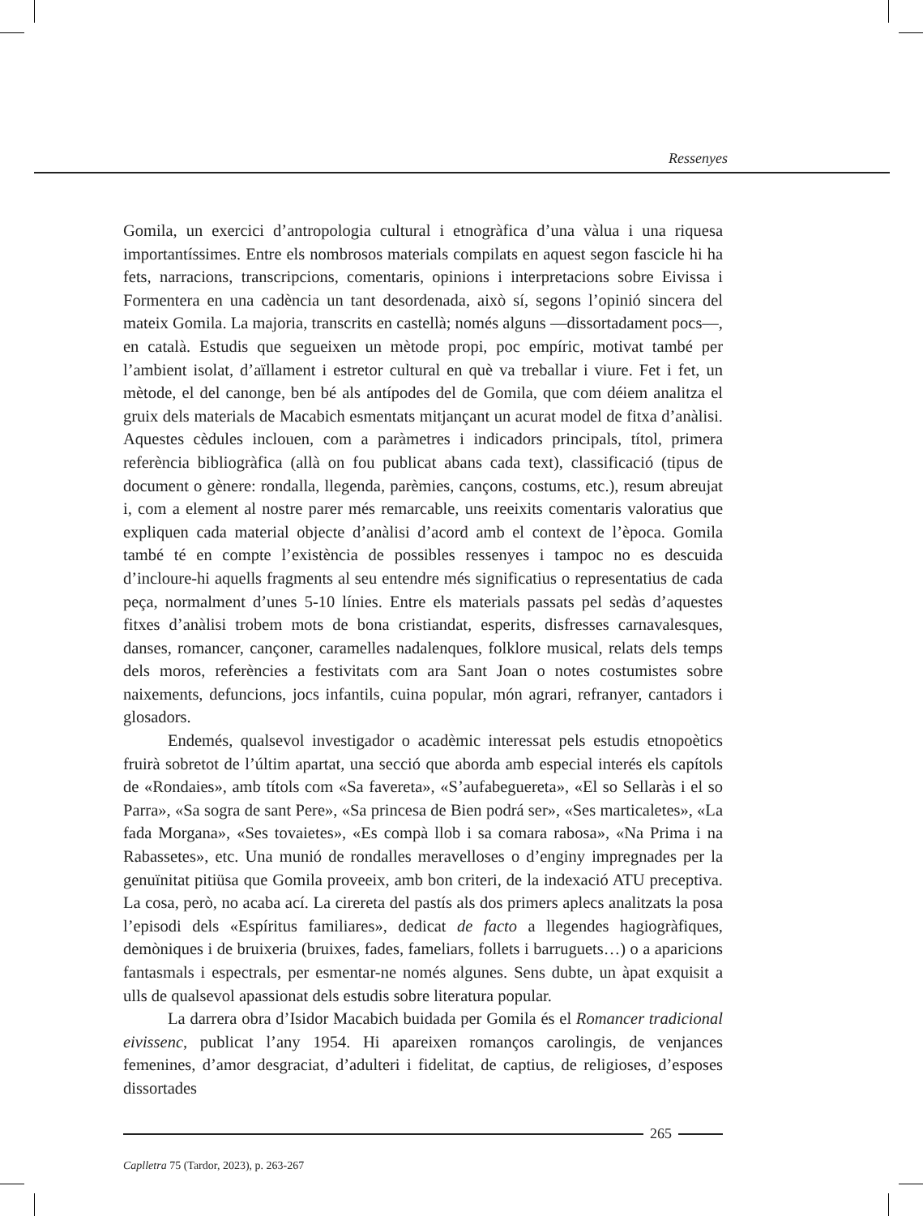Ressenyes
Gomila, un exercici d’antropologia cultural i etnogràfica d’una vàlua i una riquesa importantíssimes. Entre els nombrosos materials compilats en aquest segon fascicle hi ha fets, narracions, transcripcions, comentaris, opinions i interpretacions sobre Eivissa i Formentera en una cadència un tant desordenada, això sí, segons l’opinió sincera del mateix Gomila. La majoria, transcrits en castellà; només alguns —dissortadament pocs—, en català. Estudis que segueixen un mètode propi, poc empíric, motivat també per l’ambient isolat, d’aïllament i estretor cultural en què va treballar i viure. Fet i fet, un mètode, el del canonge, ben bé als antípodes del de Gomila, que com déiem analitza el gruix dels materials de Macabich esmentats mitjançant un acurat model de fitxa d’anàlisi. Aquestes cèdules inclouen, com a paràmetres i indicadors principals, títol, primera referència bibliogràfica (allà on fou publicat abans cada text), classificació (tipus de document o gènere: rondalla, llegenda, parèmies, cançons, costums, etc.), resum abreujat i, com a element al nostre parer més remarcable, uns reeixits comentaris valoratius que expliquen cada material objecte d’anàlisi d’acord amb el context de l’època. Gomila també té en compte l’existència de possibles ressenyes i tampoc no es descuida d’incloure-hi aquells fragments al seu entendre més significatius o representatius de cada peça, normalment d’unes 5-10 línies. Entre els materials passats pel sedàs d’aquestes fitxes d’anàlisi trobem mots de bona cristiandat, esperits, disfresses carnavalesques, danses, romancer, cançoner, caramelles nadalenques, folklore musical, relats dels temps dels moros, referències a festivitats com ara Sant Joan o notes costumistes sobre naixements, defuncions, jocs infantils, cuina popular, món agrari, refranyer, cantadors i glosadors.
Endemés, qualsevol investigador o acadèmic interessat pels estudis etnopoètics fruirà sobretot de l’últim apartat, una secció que aborda amb especial interés els capítols de «Rondaies», amb títols com «Sa favereta», «S’aufabeguereta», «El so Sellaràs i el so Parra», «Sa sogra de sant Pere», «Sa princesa de Bien podrá ser», «Ses marticaletes», «La fada Morgana», «Ses tovaietes», «Es compà llob i sa comara rabosa», «Na Prima i na Rabassetes», etc. Una munió de rondalles meravelloses o d’enginy impregnades per la genuïnitat pitiüsa que Gomila proveeix, amb bon criteri, de la indexació ATU preceptiva. La cosa, però, no acaba ací. La cirereta del pastís als dos primers aplecs analitzats la posa l’episodi dels «Espíritus familiares», dedicat de facto a llegendes hagiogràfiques, demòniques i de bruixeria (bruixes, fades, fameliars, follets i barruguets…) o a aparicions fantasmals i espectrals, per esmentar-ne només algunes. Sens dubte, un àpat exquisit a ulls de qualsevol apassionat dels estudis sobre literatura popular.
La darrera obra d’Isidor Macabich buidada per Gomila és el Romancer tradicional eivissenc, publicat l’any 1954. Hi apareixen romanços carolingis, de venjances femenines, d’amor desgraciat, d’adulteri i fidelitat, de captius, de religioses, d’esposes dissortades
265
Caplletra 75 (Tardor, 2023), p. 263-267